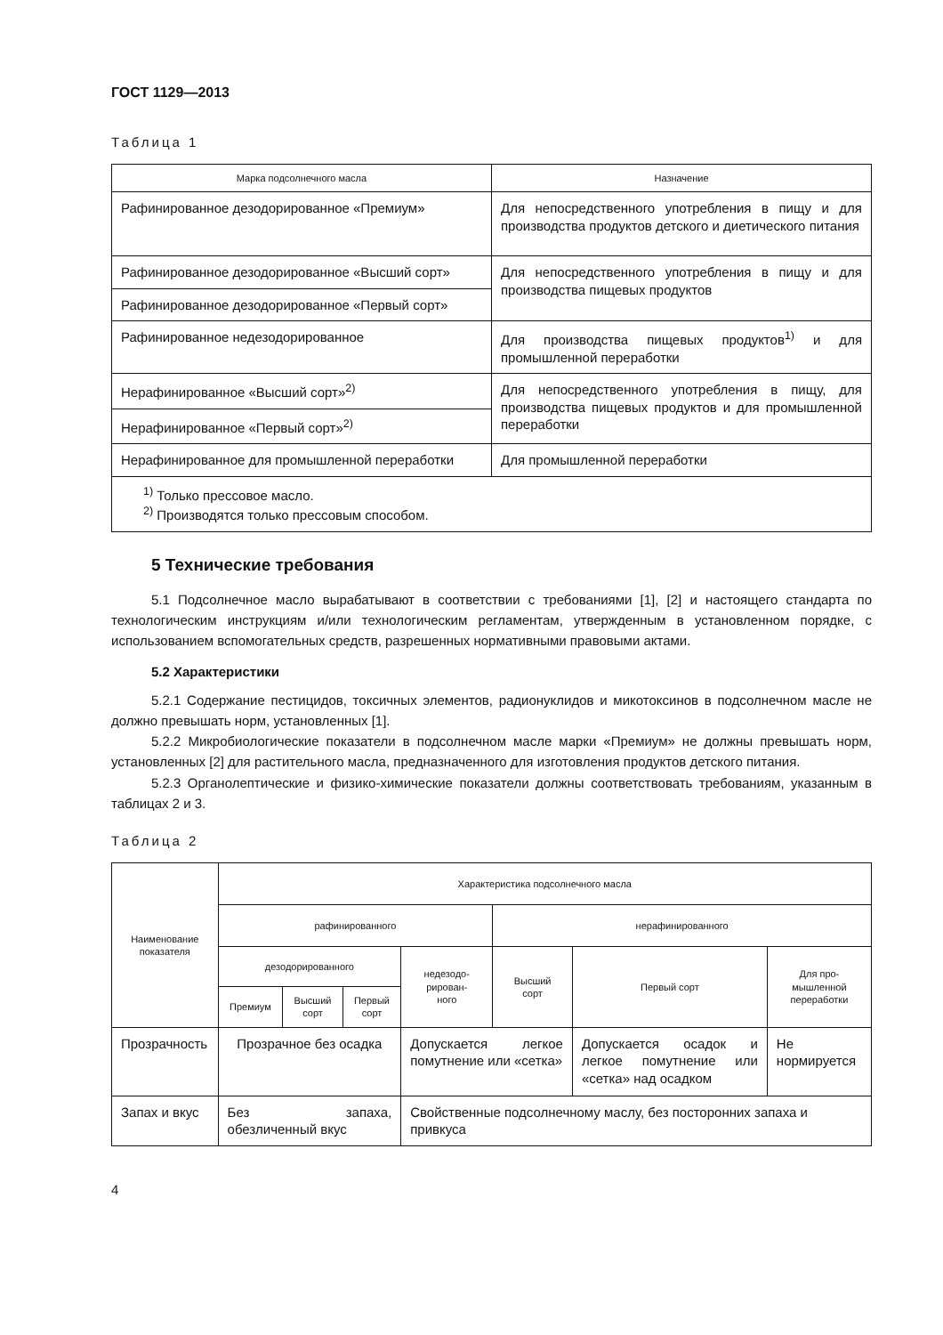ГОСТ 1129—2013
Таблица 1
| Марка подсолнечного масла | Назначение |
| --- | --- |
| Рафинированное дезодорированное «Премиум» | Для непосредственного употребления в пищу и для производства продуктов детского и диетического питания |
| Рафинированное дезодорированное «Высший сорт» | Для непосредственного употребления в пищу и для производства пищевых продуктов |
| Рафинированное дезодорированное «Первый сорт» | |
| Рафинированное недезодорированное | Для производства пищевых продуктов<sup>1)</sup> и для промышленной переработки |
| Нерафинированное «Высший сорт»<sup>2)</sup> | Для непосредственного употребления в пищу, для производства пищевых продуктов и для промышленной переработки |
| Нерафинированное «Первый сорт»<sup>2)</sup> | |
| Нерафинированное для промышленной переработки | Для промышленной переработки |
| <sup>1)</sup> Только прессовое масло. <sup>2)</sup> Производятся только прессовым способом. | |
5 Технические требования
5.1 Подсолнечное масло вырабатывают в соответствии с требованиями [1], [2] и настоящего стандарта по технологическим инструкциям и/или технологическим регламентам, утвержденным в установленном порядке, с использованием вспомогательных средств, разрешенных нормативными правовыми актами.
5.2 Характеристики
5.2.1 Содержание пестицидов, токсичных элементов, радионуклидов и микотоксинов в подсолнечном масле не должно превышать норм, установленных [1].
5.2.2 Микробиологические показатели в подсолнечном масле марки «Премиум» не должны превышать норм, установленных [2] для растительного масла, предназначенного для изготовления продуктов детского питания.
5.2.3 Органолептические и физико-химические показатели должны соответствовать требованиям, указанным в таблицах 2 и 3.
Таблица 2
| Наименование показателя | Характеристика подсолнечного масла | | | | | | |
| --- | --- | --- | --- | --- | --- | --- | --- |
| | рафинированного | | | | нерафинированного | | |
| | дезодорированного | | | недезодо- рирован- ного | Высший сорт | Первый сорт | Для про- мышленной переработки |
| | Премиум | Высший сорт | Первый сорт | | | | |
| Прозрачность | Прозрачное без осадка | | | Допускается легкое помутнение или «сетка» | | Допускается осадок и легкое помутнение или «сетка» над осадком | Не нормируется |
| Запах и вкус | Без запаха, обезличенный вкус | | | Свойственные подсолнечному маслу, без посторонних запаха и привкуса | | | |
4